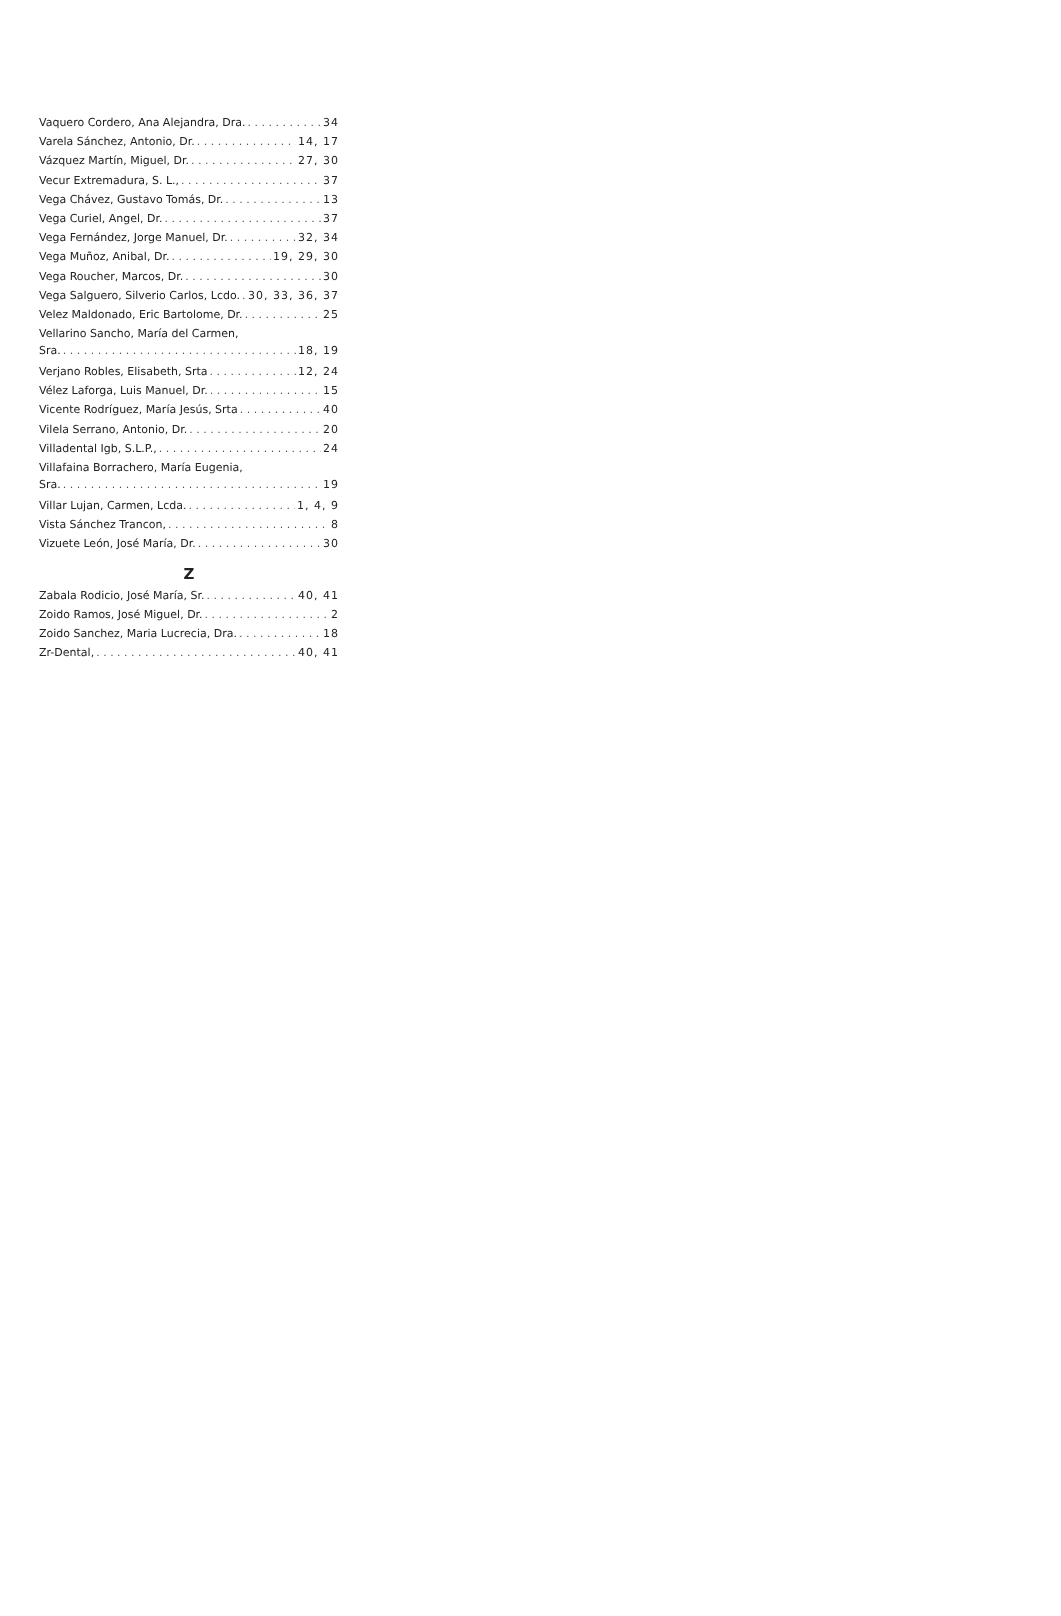Vaquero Cordero, Ana Alejandra, Dra. 34
Varela Sánchez, Antonio, Dr. 14, 17
Vázquez Martín, Miguel, Dr. 27, 30
Vecur Extremadura, S. L., 37
Vega Chávez, Gustavo Tomás, Dr. 13
Vega Curiel, Angel, Dr. 37
Vega Fernández, Jorge Manuel, Dr. 32, 34
Vega Muñoz, Anibal, Dr. 19, 29, 30
Vega Roucher, Marcos, Dr. 30
Vega Salguero, Silverio Carlos, Lcdo. 30, 33, 36, 37
Velez Maldonado, Eric Bartolome, Dr. 25
Vellarino Sancho, María del Carmen,
Sra. 18, 19
Verjano Robles, Elisabeth, Srta 12, 24
Vélez Laforga, Luis Manuel, Dr. 15
Vicente Rodríguez, María Jesús, Srta 40
Vilela Serrano, Antonio, Dr. 20
Villadental Igb, S.L.P., 24
Villafaina Borrachero, María Eugenia,
Sra. 19
Villar Lujan, Carmen, Lcda. 1, 4, 9
Vista Sánchez Trancon, 8
Vizuete León, José María, Dr. 30
Z
Zabala Rodicio, José María, Sr. 40, 41
Zoido Ramos, José Miguel, Dr. 2
Zoido Sanchez, Maria Lucrecia, Dra. 18
Zr-Dental, 40, 41